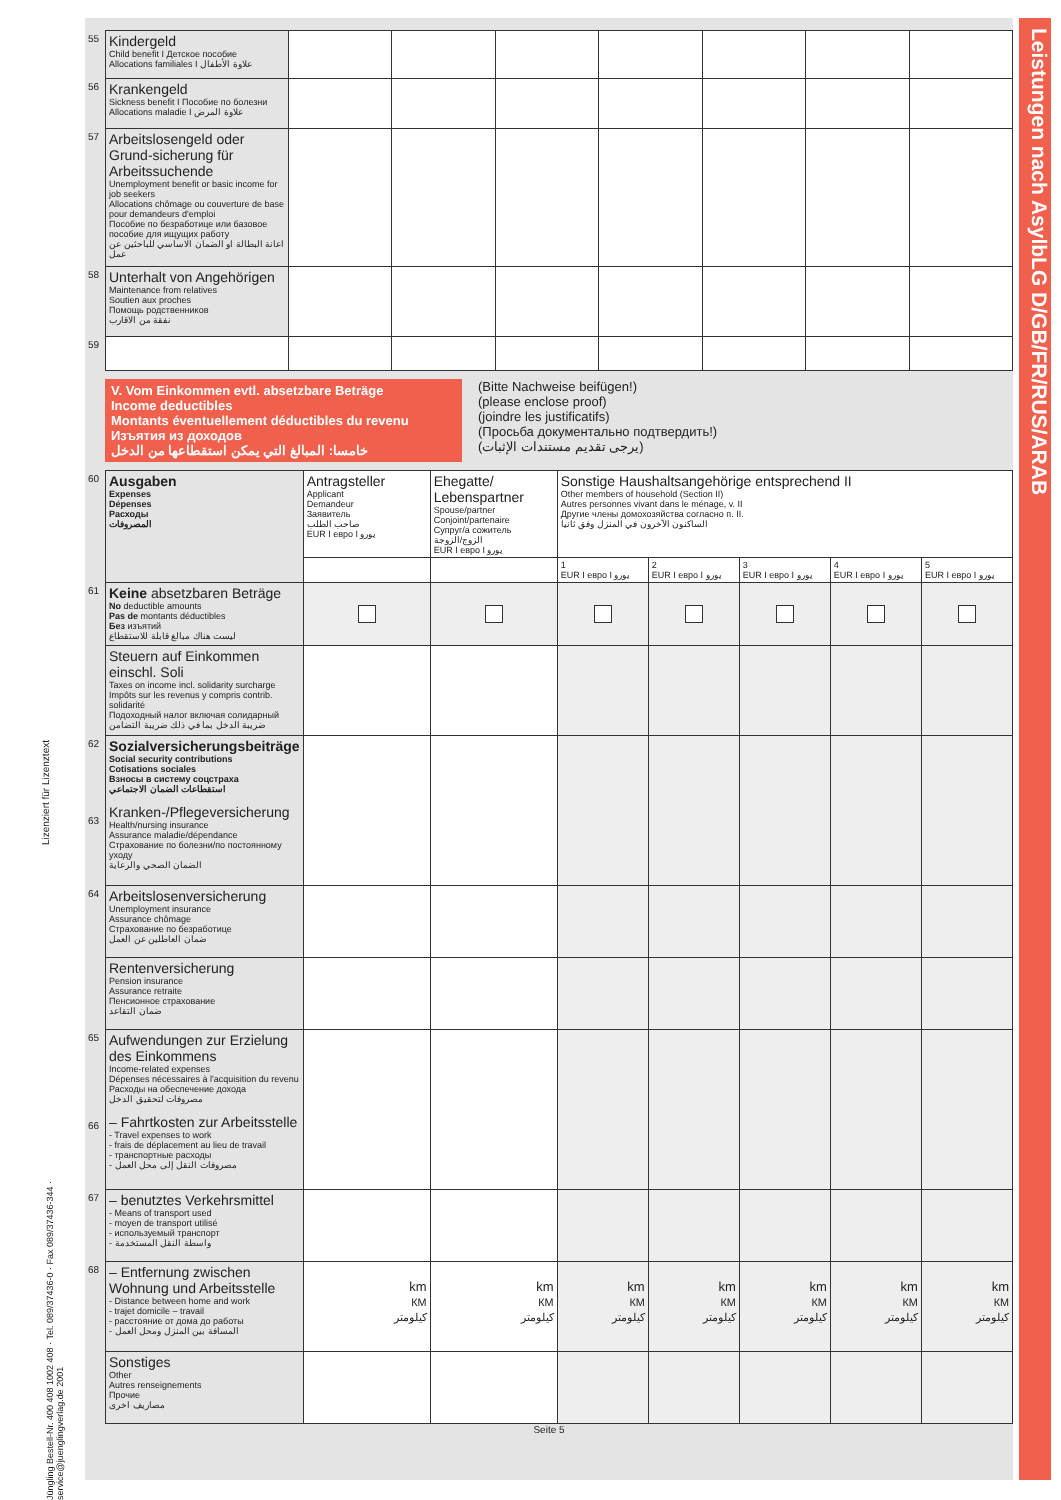Lizenziert für Lizenztext
Jüngling Bestell-Nr. 400 408 1002 408 · Tel. 089/37436-0 · Fax 089/37436-344 · service@juenglingverlag.de 2001
Leistungen nach AsylbLG D/GB/FR/RUS/ARAB
| 55 | Kindergeld Child benefit I Детское пособие Allocations familiales I علاوة الأطفال | | | | | | | |
| 56 | Krankengeld Sickness benefit I Пособие по болезни Allocations maladie I علاوة المرض | | | | | | | |
| 57 | Arbeitslosengeld oder Grund-sicherung für Arbeitssuchende Unemployment benefit or basic income for job seekers Allocations chômage ou couverture de base pour demandeurs d'emploi Пособие по безработице или базовое пособие для ищущих работу اعانة البطالة او الضمان الاساسي للباحثين عن عمل | | | | | | | |
| 58 | Unterhalt von Angehörigen Maintenance from relatives Soutien aux proches Помощь родственников نفقة من الاقارب | | | | | | | |
| 59 | | | | | | | | |
V. Vom Einkommen evtl. absetzbare Beträge
Income deductibles
Montants éventuellement déductibles du revenu
Изъятия из доходов
خامسا: المبالغ التي يمكن استقطاعها من الدخل
(Bitte Nachweise beifügen!)
(please enclose proof)
(joindre les justificatifs)
(Просьба документально подтвердить!)
(يرجى تقديم مستندات الإثبات)
| 60 | Ausgaben Expenses Dépenses Расходы المصروفات | Antragsteller Applicant Demandeur Заявитель صاحب الطلب EUR I евро I يورو | Ehegatte/ Lebenspartner Spouse/partner Conjoint/partenaire Супруг/а сожитель الزوج/الزوجة EUR I евро I يورو | Sonstige Haushaltsangehörige entsprechend II Other members of household (Section II) Autres personnes vivant dans le ménage, v. II Другие члены домохозяйства согласно п. II. الساكنون الآخرون في المنزل وفق ثانيا | | | | |
| | | | | 1 EUR I евро I يورو | 2 EUR I евро I يورو | 3 EUR I евро I يورو | 4 EUR I евро I يورو | 5 EUR I евро I يورو |
| 61 | Keine absetzbaren Beträge No deductible amounts Pas de montants déductibles Без изъятий ليست هناك مبالغ قابلة للاستقطاع | | | | | | | |
| | Steuern auf Einkommen einschl. Soli Taxes on income incl. solidarity surcharge Impôts sur les revenus y compris contrib. solidarité Подоходный налог включая солидарный ضريبة الدخل بما في ذلك ضريبة التضامن | | | | | | | |
| 62 63 | Sozialversicherungsbeiträge Social security contributions Cotisations sociales Взносы в систему соцстраха استقطاعات الضمان الاجتماعي Kranken-/Pflegeversicherung Health/nursing insurance Assurance maladie/dépendance Страхование по болезни/по постоянному уходу الضمان الصحي والرعاية | | | | | | | |
| 64 | Arbeitslosenversicherung Unemployment insurance Assurance chômage Страхование по безработице ضمان العاطلين عن العمل | | | | | | | |
| | Rentenversicherung Pension insurance Assurance retraite Пенсионное страхование ضمان التقاعد | | | | | | | |
| 65 66 | Aufwendungen zur Erzielung des Einkommens Income-related expenses Dépenses nécessaires à l'acquisition du revenu Расходы на обеспечение дохода مصروفات لتحقيق الدخل – Fahrtkosten zur Arbeitsstelle - Travel expenses to work - frais de déplacement au lieu de travail - транспортные расходы - مصروفات النقل إلى محل العمل | | | | | | | |
| 67 | – benutztes Verkehrsmittel - Means of transport used - moyen de transport utilisé - используемый транспорт - واسطة النقل المستخدمة | | | | | | | |
| 68 | – Entfernung zwischen Wohnung und Arbeitsstelle - Distance between home and work - trajet domicile – travail - расстояние от дома до работы - المسافة بين المنزل ومحل العمل | km КМ كيلومتر | km КМ كيلومتر | km КМ كيلومتر | km КМ كيلومتر | km КМ كيلومتر | km КМ كيلومتر | km КМ كيلومتر |
| | Sonstiges Other Autres renseignements Прочие مصاريف اخرى | | | | | | | |
Seite 5